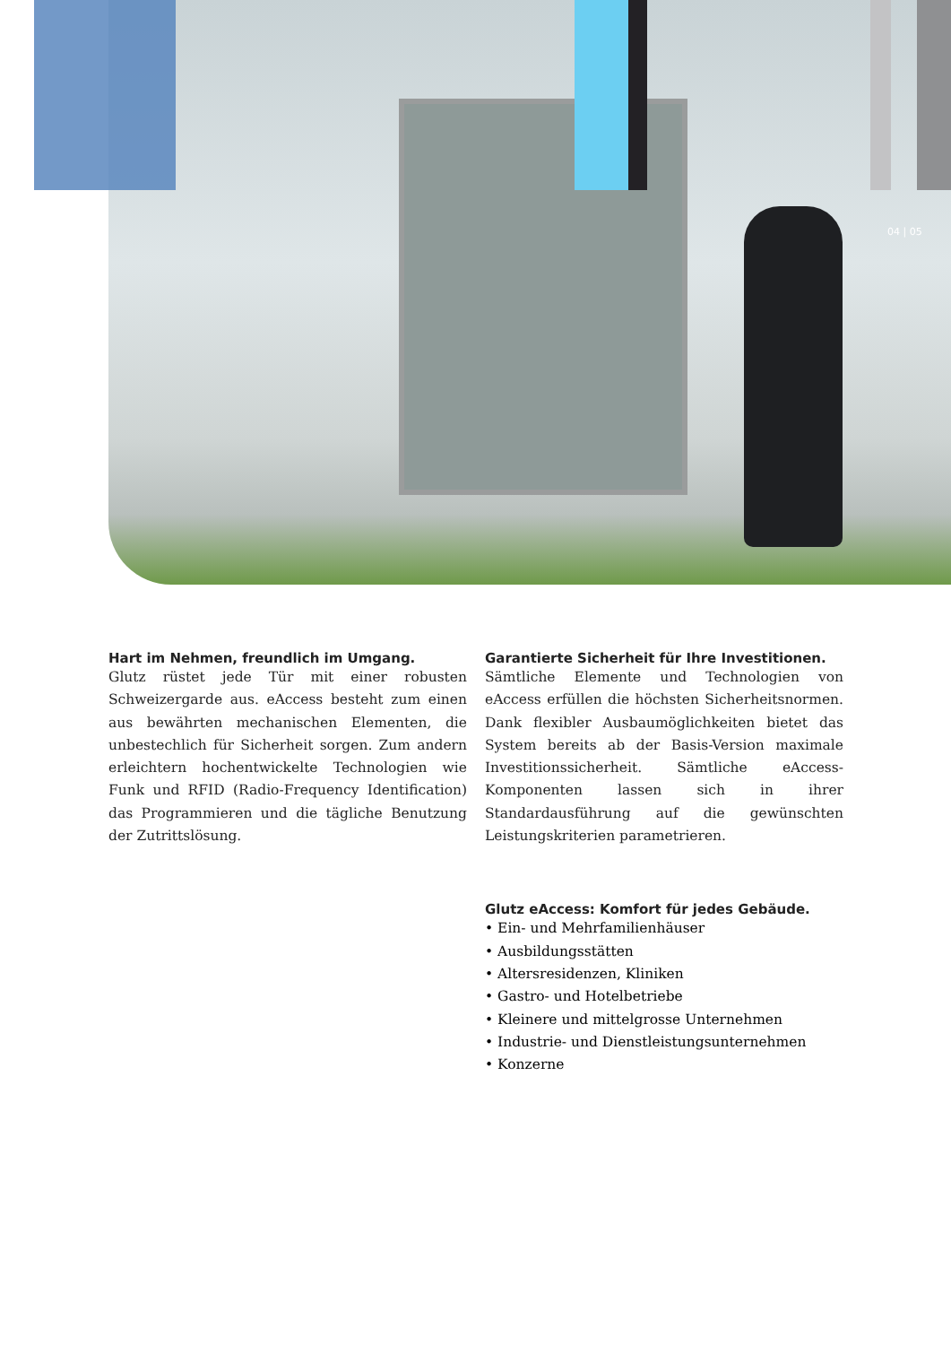04 | 05
Hart im Nehmen, freundlich im Umgang.
Glutz rüstet jede Tür mit einer robusten Schweizer­garde aus. eAccess besteht zum einen aus be­währten mechanischen Elementen, die unbestech­lich für Sicherheit sorgen. Zum andern erleichtern hochentwickelte Technologien wie Funk und RFID (Radio-Frequency Identification) das Programmie­ren und die tägliche Benutzung der Zutrittslösung.
Garantierte Sicherheit für Ihre Investitionen.
Sämtliche Elemente und Technologien von eAccess erfüllen die höchsten Sicherheitsnormen. Dank flexibler Ausbaumöglichkeiten bietet das System bereits ab der Basis-Version maximale Investitions­sicherheit. Sämtliche eAccess-Komponenten lassen sich in ihrer Standardausführung auf die gewünsch­ten Leistungskriterien parametrieren.
Glutz eAccess: Komfort für jedes Gebäude.
• Ein- und Mehrfamilienhäuser
• Ausbildungsstätten
• Altersresidenzen, Kliniken
• Gastro- und Hotelbetriebe
• Kleinere und mittelgrosse Unternehmen
• Industrie- und Dienstleistungsunternehmen
• Konzerne